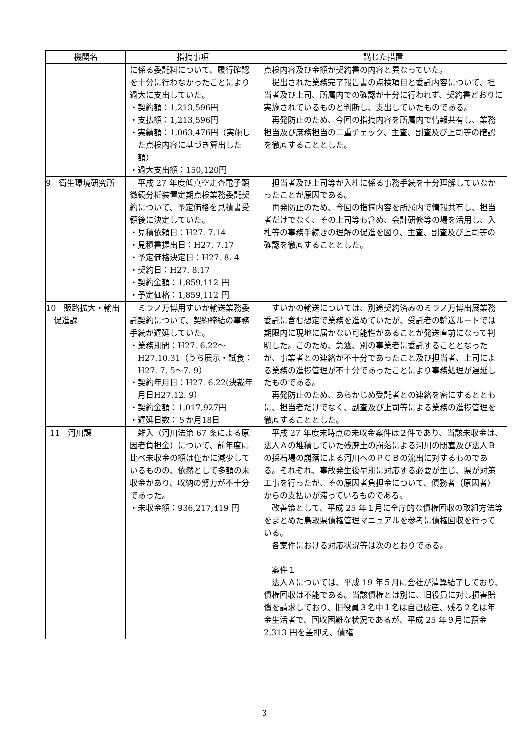| 機関名 | 指摘事項 | 講じた措置 |
| --- | --- | --- |
| | に係る委託料について、履行確認を十分に行わなかったことにより過大に支出していた。 ・契約額：1,213,596円 ・支払額：1,213,596円 ・実績額：1,063,476円（実施した点検内容に基づき算出した額） ・過大支出額：150,120円 | 点検内容及び金額が契約書の内容と異なっていた。 提出された業務完了報告書の点検項目と委託内容について、担当者及び上司、所属内での確認が十分に行われず、契約書どおりに実施されているものと判断し、支出していたものである。 再発防止のため、今回の指摘内容を所属内で情報共有し、業務担当及び庶務担当の二重チェック、主査、副査及び上司等の確認を徹底することとした。 |
| 9 衛生環境研究所 | 平成 27 年度低真空走査電子顕微鏡分析装置定期点検業務委託契約について、予定価格を見積書受領後に決定していた。 ・見積依頼日：H27. 7.14 ・見積書提出日：H27. 7.17 ・予定価格決定日：H27. 8. 4 ・契約日：H27. 8.17 ・契約金額：1,859,112 円 ・予定価格：1,859,112 円 | 担当者及び上司等が入札に係る事務手続を十分理解していなかったことが原因である。 再発防止のため、今回の指摘内容を所属内で情報共有し、担当者だけでなく、その上司等も含め、会計研修等の場を活用し、入札等の事務手続きの理解の促進を図り、主査、副査及び上司等の確認を徹底することとした。 |
| 10 販路拡大・輸出促進課 | ミラノ万博用すいか輸送業務委託契約について、契約締結の事務手続が遅延していた。 ・業務期間：H27. 6.22～H27.10.31（うち展示・試食：H27. 7. 5～7. 9） ・契約年月日：H27. 6.22(決裁年月日H27.12. 9） ・契約金額：1,017,927円 ・遅延日数：５か月18日 | すいかの輸送については、別途契約済みのミラノ万博出展業務委託に含む想定で業務を進めていたが、受託者の輸送ルートでは期限内に現地に届かない可能性があることが発送直前になって判明した。このため、急遽、別の事業者に委託することとなったが、事業者との連絡が不十分であったこと及び担当者、上司による業務の進捗管理が不十分であったことにより事務処理が遅延したものである。 再発防止のため、あらかじめ受託者との連絡を密にするとともに、担当者だけでなく、副査及び上司等による業務の進捗管理を徹底することとした。 |
| 11 河川課 | 雑入（河川法第 67 条による原因者負担金）について、前年度に比べ未収金の額は僅かに減少しているものの、依然として多額の未収金があり、収納の努力が不十分であった。 ・未収金額：936,217,419 円 | 平成 27 年度末時点の未収金案件は２件であり、当該未収金は、法人Ａの堆積していた残廃土の崩落による河川の閉塞及び法人Ｂの採石場の崩落による河川へのＰＣＢの流出に対するものである。それぞれ、事故発生後早期に対応する必要が生じ、県が対策工事を行ったが、その原因者負担金について、債務者（原因者）からの支払いが滞っているものである。 改善策として、平成 25 年１月に全庁的な債権回収の取組方法等をまとめた鳥取県債権管理マニュアルを参考に債権回収を行っている。 各案件における対応状況等は次のとおりである。 案件１ 法人Ａについては、平成 19 年５月に会社が清算結了しており、債権回収は不能である。当該債権とは別に、旧役員に対し損害賠償を請求しており、旧役員３名中１名は自己破産、残る２名は年金生活者で、回収困難な状況であるが、平成 25 年９月に預金 2,313 円を差押え、債権 |
3